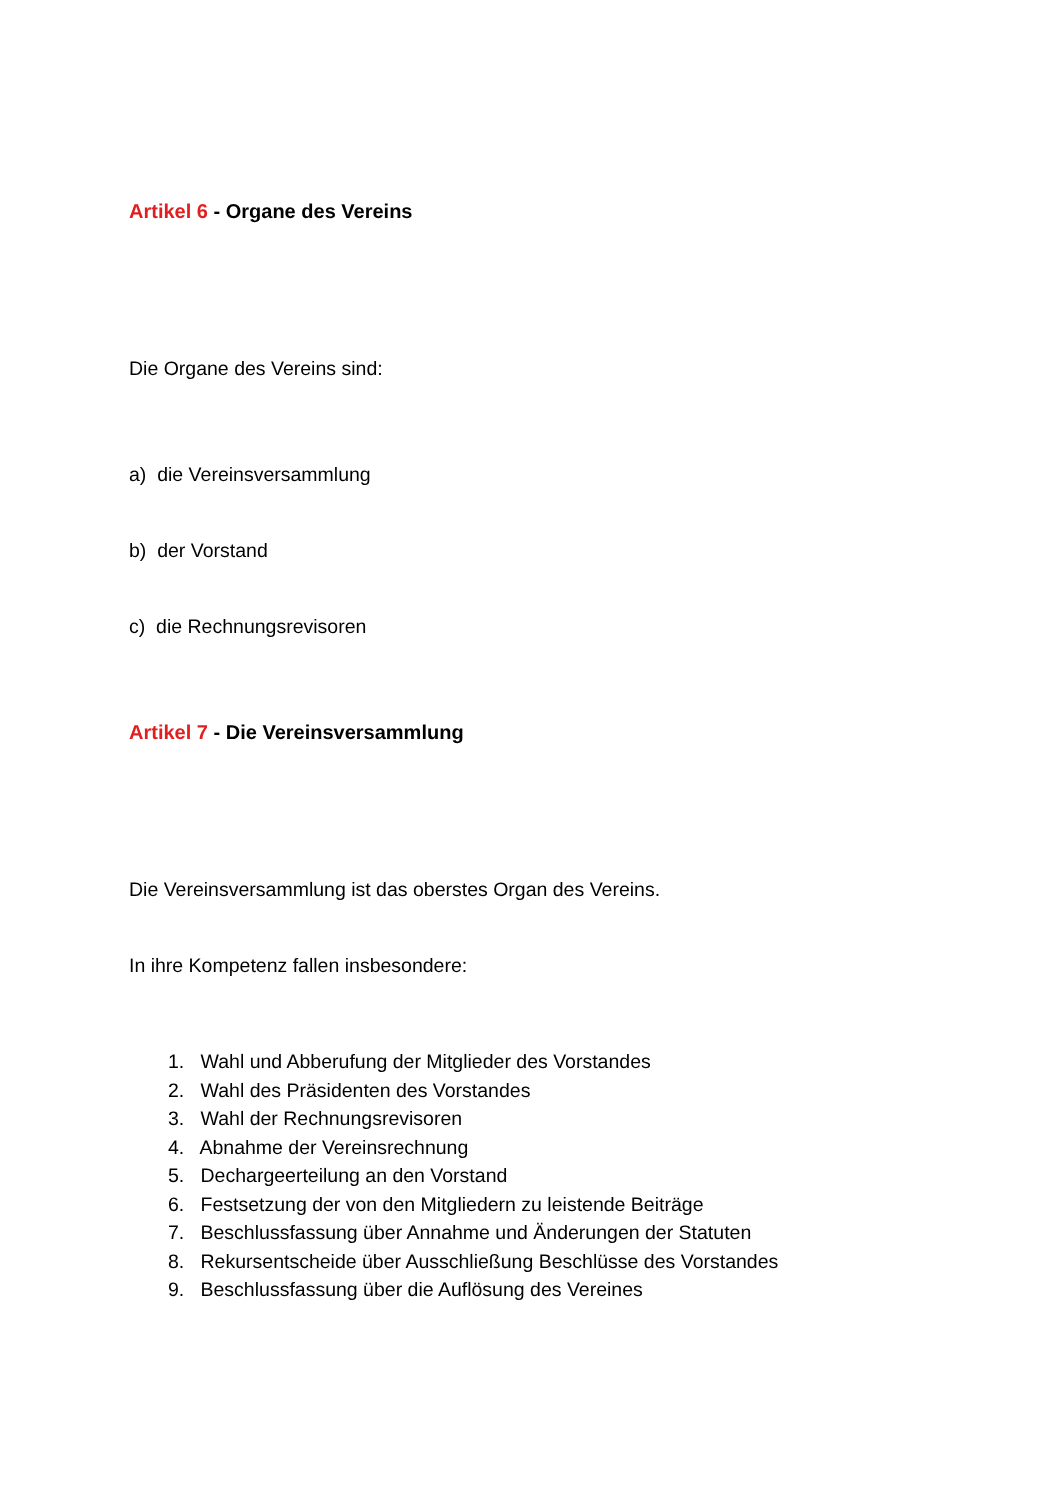Artikel 6 - Organe des Vereins
Die Organe des Vereins sind:
a) die Vereinsversammlung
b) der Vorstand
c) die Rechnungsrevisoren
Artikel 7 - Die Vereinsversammlung
Die Vereinsversammlung ist das oberstes Organ des Vereins.
In ihre Kompetenz fallen insbesondere:
1. Wahl und Abberufung der Mitglieder des Vorstandes
2. Wahl des Präsidenten des Vorstandes
3. Wahl der Rechnungsrevisoren
4. Abnahme der Vereinsrechnung
5. Dechargeerteilung an den Vorstand
6. Festsetzung der von den Mitgliedern zu leistende Beiträge
7. Beschlussfassung über Annahme und Änderungen der Statuten
8. Rekursentscheide über Ausschließung Beschlüsse des Vorstandes
9. Beschlussfassung über die Auflösung des Vereines